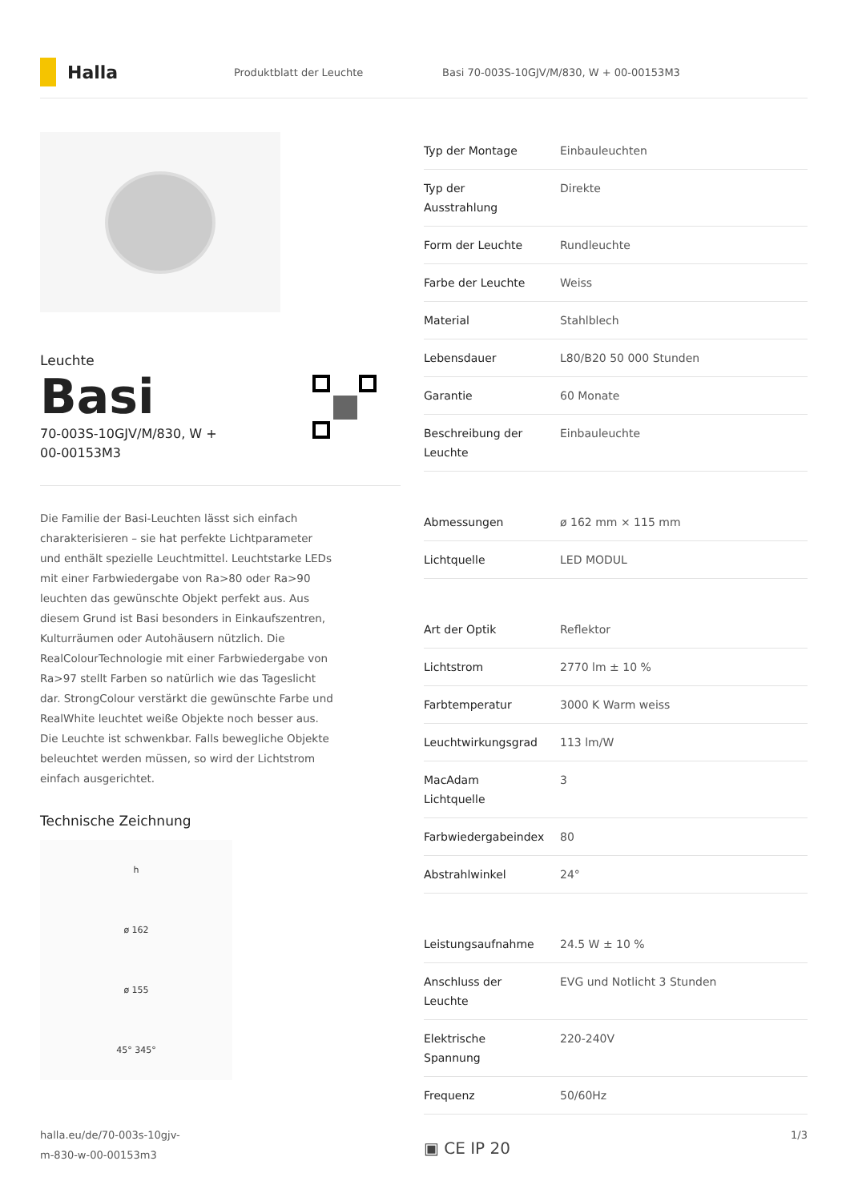Halla
Produktblatt der Leuchte
Basi 70-003S-10GJV/M/830, W + 00-00153M3
Leuchte
Basi
70-003S-10GJV/M/830, W +
00-00153M3
Die Familie der Basi-Leuchten lässt sich einfach charakterisieren – sie hat perfekte Lichtparameter und enthält spezielle Leuchtmittel. Leuchtstarke LEDs mit einer Farbwiedergabe von Ra>80 oder Ra>90 leuchten das gewünschte Objekt perfekt aus. Aus diesem Grund ist Basi besonders in Einkaufszentren, Kulturräumen oder Autohäusern nützlich. Die RealColourTechnologie mit einer Farbwiedergabe von Ra>97 stellt Farben so natürlich wie das Tageslicht dar. StrongColour verstärkt die gewünschte Farbe und RealWhite leuchtet weiße Objekte noch besser aus. Die Leuchte ist schwenkbar. Falls bewegliche Objekte beleuchtet werden müssen, so wird der Lichtstrom einfach ausgerichtet.
Technische Zeichnung
h
ø 162
ø 155
45° 345°
| Typ der Montage | Einbauleuchten |
| Typ der Ausstrahlung | Direkte |
| Form der Leuchte | Rundleuchte |
| Farbe der Leuchte | Weiss |
| Material | Stahlblech |
| Lebensdauer | L80/B20 50 000 Stunden |
| Garantie | 60 Monate |
| Beschreibung der Leuchte | Einbauleuchte |
| Abmessungen | ø 162 mm × 115 mm |
| Lichtquelle | LED MODUL |
| Art der Optik | Reflektor |
| Lichtstrom | 2770 lm ± 10 % |
| Farbtemperatur | 3000 K Warm weiss |
| Leuchtwirkungsgrad | 113 lm/W |
| MacAdam Lichtquelle | 3 |
| Farbwiedergabeindex | 80 |
| Abstrahlwinkel | 24° |
| Leistungsaufnahme | 24.5 W ± 10 % |
| Anschluss der Leuchte | EVG und Notlicht 3 Stunden |
| Elektrische Spannung | 220-240V |
| Frequenz | 50/60Hz |
▣ CE IP 20
halla.eu/de/70-003s-10gjv-
m-830-w-00-00153m3
1/3